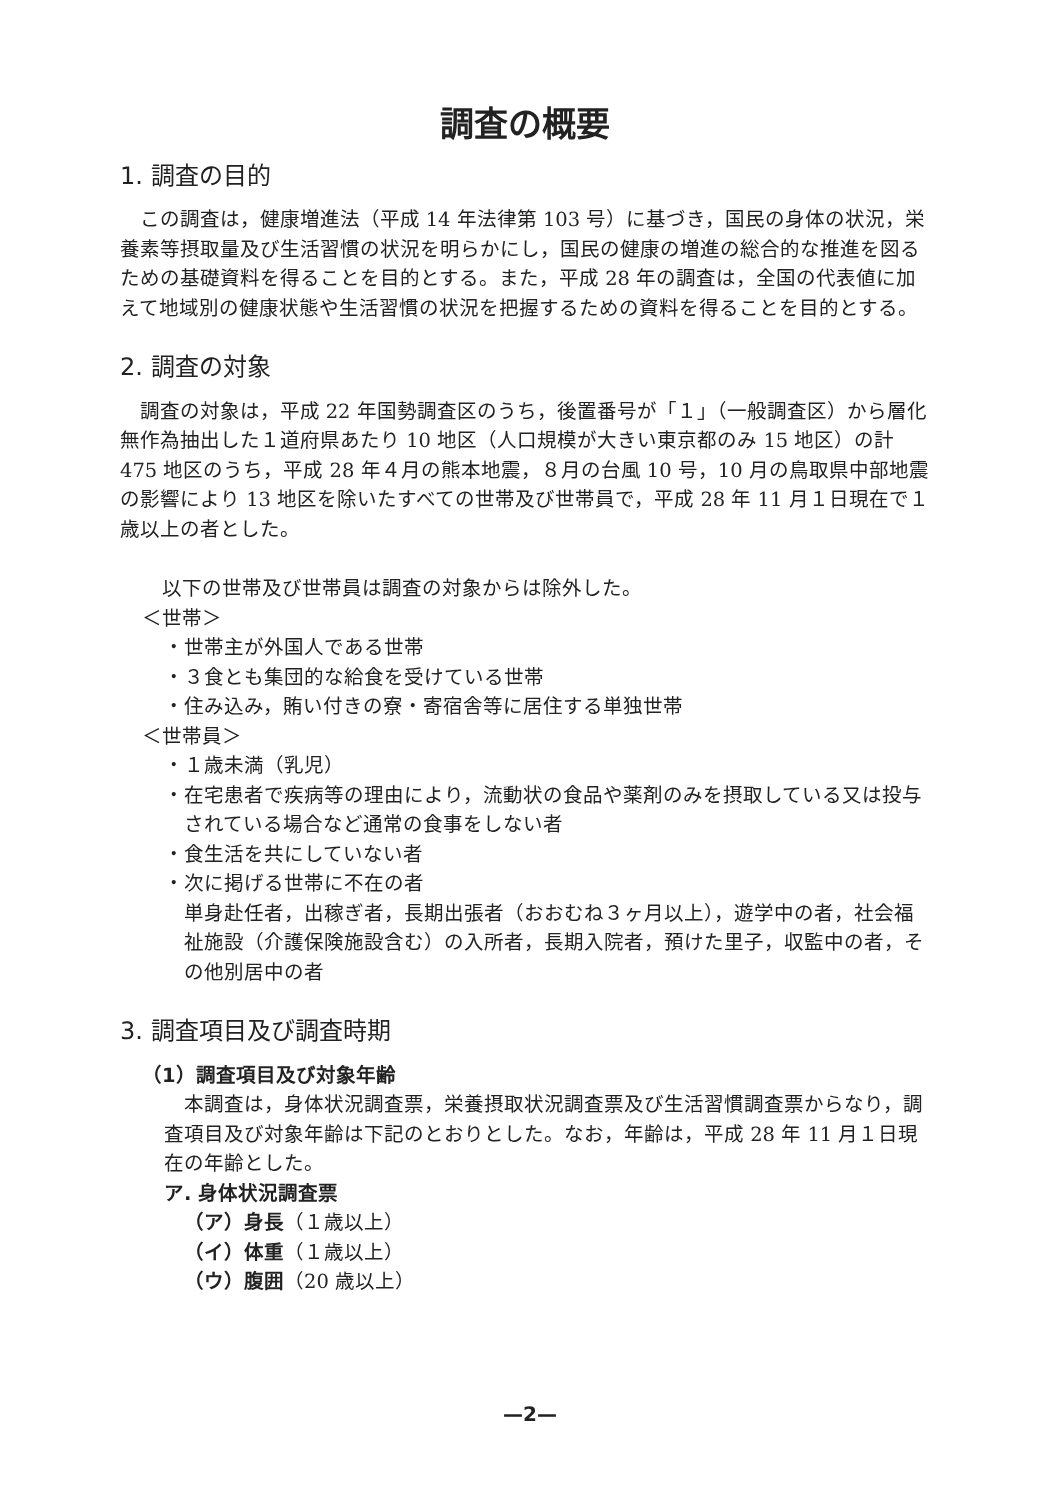調査の概要
1. 調査の目的
この調査は，健康増進法（平成 14 年法律第 103 号）に基づき，国民の身体の状況，栄養素等摂取量及び生活習慣の状況を明らかにし，国民の健康の増進の総合的な推進を図るための基礎資料を得ることを目的とする。また，平成 28 年の調査は，全国の代表値に加えて地域別の健康状態や生活習慣の状況を把握するための資料を得ることを目的とする。
2. 調査の対象
調査の対象は，平成 22 年国勢調査区のうち，後置番号が「１」（一般調査区）から層化無作為抽出した１道府県あたり 10 地区（人口規模が大きい東京都のみ 15 地区）の計 475 地区のうち，平成 28 年４月の熊本地震，８月の台風 10 号，10 月の鳥取県中部地震の影響により 13 地区を除いたすべての世帯及び世帯員で，平成 28 年 11 月１日現在で１歳以上の者とした。
以下の世帯及び世帯員は調査の対象からは除外した。
＜世帯＞
・世帯主が外国人である世帯
・３食とも集団的な給食を受けている世帯
・住み込み，賄い付きの寮・寄宿舎等に居住する単独世帯
＜世帯員＞
・１歳未満（乳児）
・在宅患者で疾病等の理由により，流動状の食品や薬剤のみを摂取している又は投与されている場合など通常の食事をしない者
・食生活を共にしていない者
・次に掲げる世帯に不在の者
単身赴任者，出稼ぎ者，長期出張者（おおむね３ヶ月以上），遊学中の者，社会福祉施設（介護保険施設含む）の入所者，長期入院者，預けた里子，収監中の者，その他別居中の者
3. 調査項目及び調査時期
（1）調査項目及び対象年齢
本調査は，身体状況調査票，栄養摂取状況調査票及び生活習慣調査票からなり，調査項目及び対象年齢は下記のとおりとした。なお，年齢は，平成 28 年 11 月１日現在の年齢とした。
ア. 身体状況調査票
（ア）身長（１歳以上）
（イ）体重（１歳以上）
（ウ）腹囲（20 歳以上）
—2—